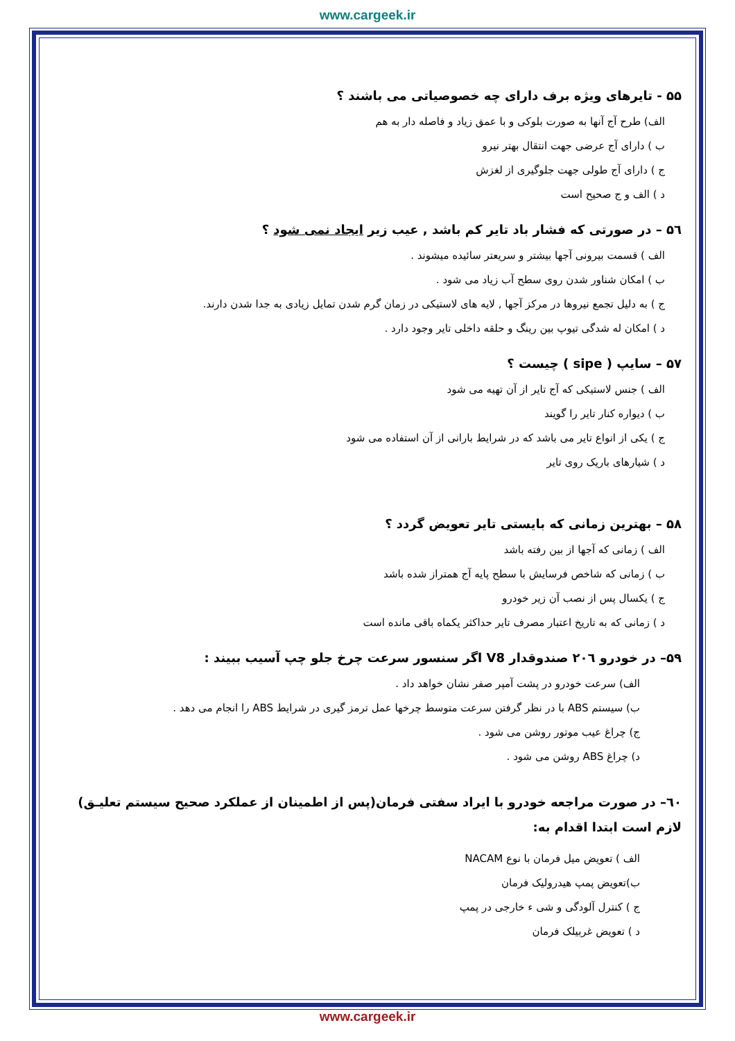www.cargeek.ir
۵۵ - تایرهای ویژه برف دارای چه خصوصیاتی می باشند ؟
الف) طرح آج آنها به صورت بلوکی و با عمق زیاد و فاصله دار به هم
ب ) دارای آج عرضی جهت انتقال بهتر نیرو
ج ) دارای آج طولی جهت جلوگیری از لغزش
د ) الف و ج صحیح است
۵٦ – در صورتی که فشار باد تایر کم باشد , عیب زیر ایجاد نمی شود ؟
الف ) قسمت بیرونی آجها بیشتر و سریعتر سائیده میشوند .
ب ) امکان شناور شدن روی سطح آب زیاد می شود .
ج ) به دلیل تجمع نیروها در مرکز آجها , لایه های لاستیکی در زمان گرم شدن تمایل زیادی به جدا شدن دارند.
د ) امکان له شدگی تیوپ بین رینگ و حلقه داخلی تایر وجود دارد .
۵۷ – سایپ ( sipe ) چیست ؟
الف ) جنس لاستیکی که آج تایر از آن تهیه می شود
ب ) دیواره کنار تایر را گویند
ج ) یکی از انواع تایر می باشد که در شرایط بارانی از آن استفاده می شود
د ) شیارهای باریک روی تایر
۵۸ – بهترین زمانی که بایستی تایر تعویض گردد ؟
الف ) زمانی که آجها از بین رفته باشد
ب ) زمانی که شاخص فرسایش با سطح پایه آج همتراز شده باشد
ج ) یکسال پس از نصب آن زیر خودرو
د ) زمانی که به تاریخ اعتبار مصرف تایر حداکثر یکماه باقی مانده است
۵۹– در خودرو ۲۰٦ صندوقدار V8 اگر سنسور سرعت چرخ جلو چپ آسیب ببیند :
الف) سرعت خودرو در پشت آمپر صفر نشان خواهد داد .
ب) سیستم ABS با در نظر گرفتن سرعت متوسط چرخها عمل ترمز گیری در شرایط ABS را انجام می دهد .
ج) چراغ عیب موتور روشن می شود .
د) چراغ ABS روشن می شود .
٦۰– در صورت مراجعه خودرو با ایراد سفتی فرمان(پس از اطمینان از عملکرد صحیح سیستم تعلیـق) لازم است ابتدا اقدام به:
الف ) تعویض میل فرمان با نوع NACAM
ب)تعویض پمپ هیدرولیک فرمان
ج ) کنترل آلودگی و شی ء خارجی در پمپ
د ) تعویض غربیلک فرمان
www.cargeek.ir